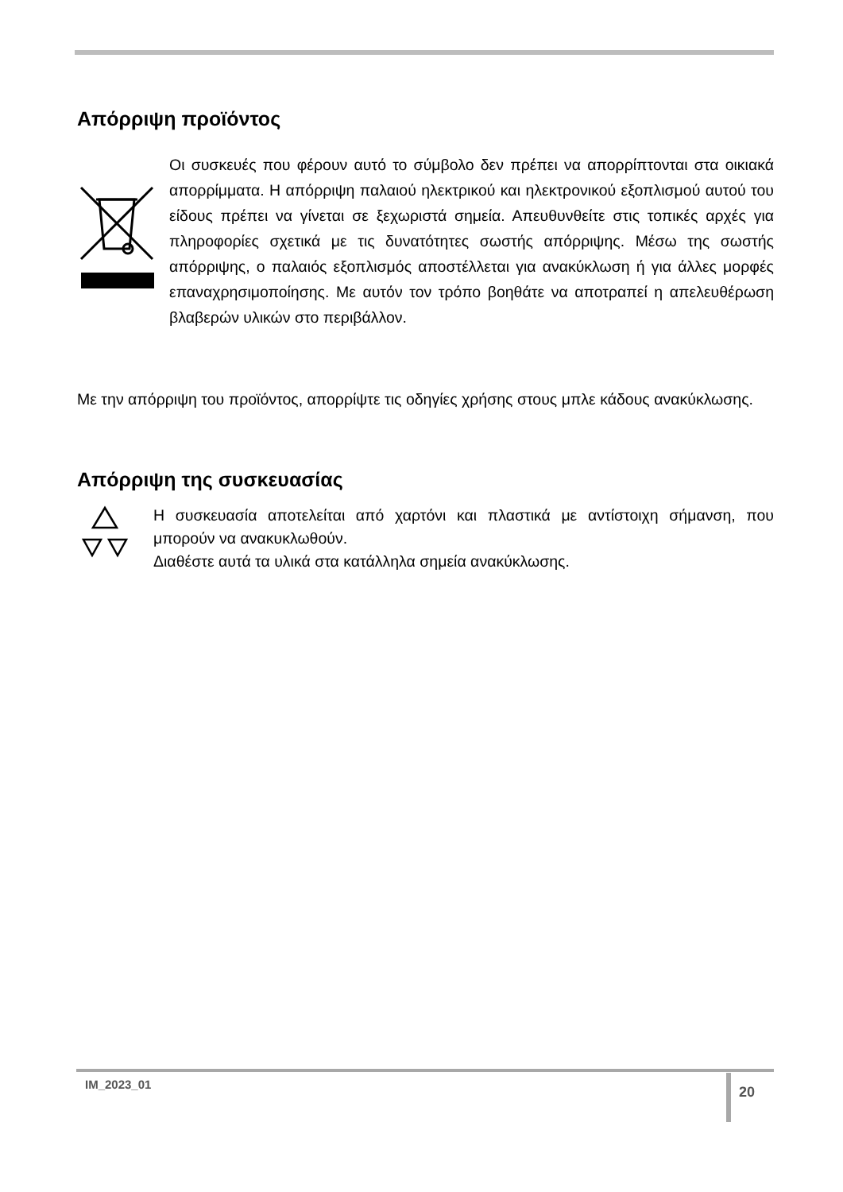Απόρριψη προϊόντος
Οι συσκευές που φέρουν αυτό το σύμβολο δεν πρέπει να απορρίπτονται στα οικιακά απορρίμματα. Η απόρριψη παλαιού ηλεκτρικού και ηλεκτρονικού εξοπλισμού αυτού του είδους πρέπει να γίνεται σε ξεχωριστά σημεία. Απευθυνθείτε στις τοπικές αρχές για πληροφορίες σχετικά με τις δυνατότητες σωστής απόρριψης. Μέσω της σωστής απόρριψης, ο παλαιός εξοπλισμός αποστέλλεται για ανακύκλωση ή για άλλες μορφές επαναχρησιμοποίησης. Με αυτόν τον τρόπο βοηθάτε να αποτραπεί η απελευθέρωση βλαβερών υλικών στο περιβάλλον.
Με την απόρριψη του προϊόντος, απορρίψτε τις οδηγίες χρήσης στους μπλε κάδους ανακύκλωσης.
Απόρριψη της συσκευασίας
Η συσκευασία αποτελείται από χαρτόνι και πλαστικά με αντίστοιχη σήμανση, που μπορούν να ανακυκλωθούν.
Διαθέστε αυτά τα υλικά στα κατάλληλα σημεία ανακύκλωσης.
IM_2023_01 20